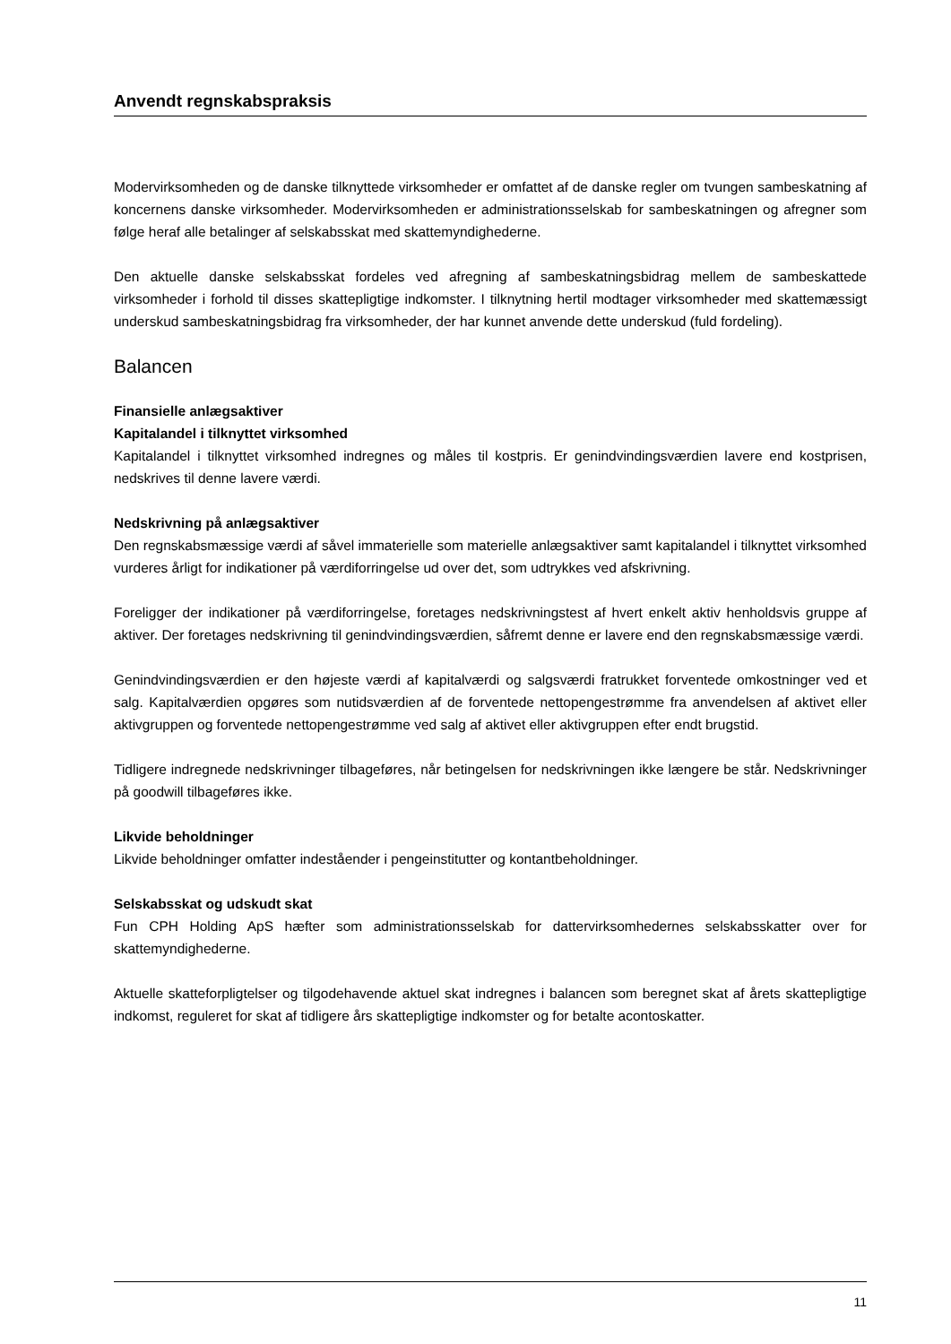Anvendt regnskabspraksis
Modervirksomheden og de danske tilknyttede virksomheder er omfattet af de danske regler om tvungen sambeskatning af koncernens danske virksomheder. Modervirksomheden er administrationsselskab for sambeskatningen og afregner som følge heraf alle betalinger af selskabsskat med skattemyndighederne.
Den aktuelle danske selskabsskat fordeles ved afregning af sambeskatningsbidrag mellem de sambeskattede virksomheder i forhold til disses skattepligtige indkomster. I tilknytning hertil modtager virksomheder med skattemæssigt underskud sambeskatningsbidrag fra virksomheder, der har kunnet anvende dette underskud (fuld fordeling).
Balancen
Finansielle anlægsaktiver
Kapitalandel i tilknyttet virksomhed
Kapitalandel i tilknyttet virksomhed indregnes og måles til kostpris. Er genindvindingsværdien lavere end kostprisen, nedskrives til denne lavere værdi.
Nedskrivning på anlægsaktiver
Den regnskabsmæssige værdi af såvel immaterielle som materielle anlægsaktiver samt kapitalandel i tilknyttet virksomhed vurderes årligt for indikationer på værdiforringelse ud over det, som udtrykkes ved afskrivning.
Foreligger der indikationer på værdiforringelse, foretages nedskrivningstest af hvert enkelt aktiv henholdsvis gruppe af aktiver. Der foretages nedskrivning til genindvindingsværdien, såfremt denne er lavere end den regnskabsmæssige værdi.
Genindvindingsværdien er den højeste værdi af kapitalværdi og salgsværdi fratrukket forventede omkostninger ved et salg. Kapitalværdien opgøres som nutidsværdien af de forventede nettopengestrømme fra anvendelsen af aktivet eller aktivgruppen og forventede nettopengestrømme ved salg af aktivet eller aktivgruppen efter endt brugstid.
Tidligere indregnede nedskrivninger tilbageføres, når betingelsen for nedskrivningen ikke længere be står. Nedskrivninger på goodwill tilbageføres ikke.
Likvide beholdninger
Likvide beholdninger omfatter indeståender i pengeinstitutter og kontantbeholdninger.
Selskabsskat og udskudt skat
Fun CPH Holding ApS hæfter som administrationsselskab for dattervirksomhedernes selskabsskatter over for skattemyndighederne.
Aktuelle skatteforpligtelser og tilgodehavende aktuel skat indregnes i balancen som beregnet skat af årets skattepligtige indkomst, reguleret for skat af tidligere års skattepligtige indkomster og for betalte acontoskatter.
11